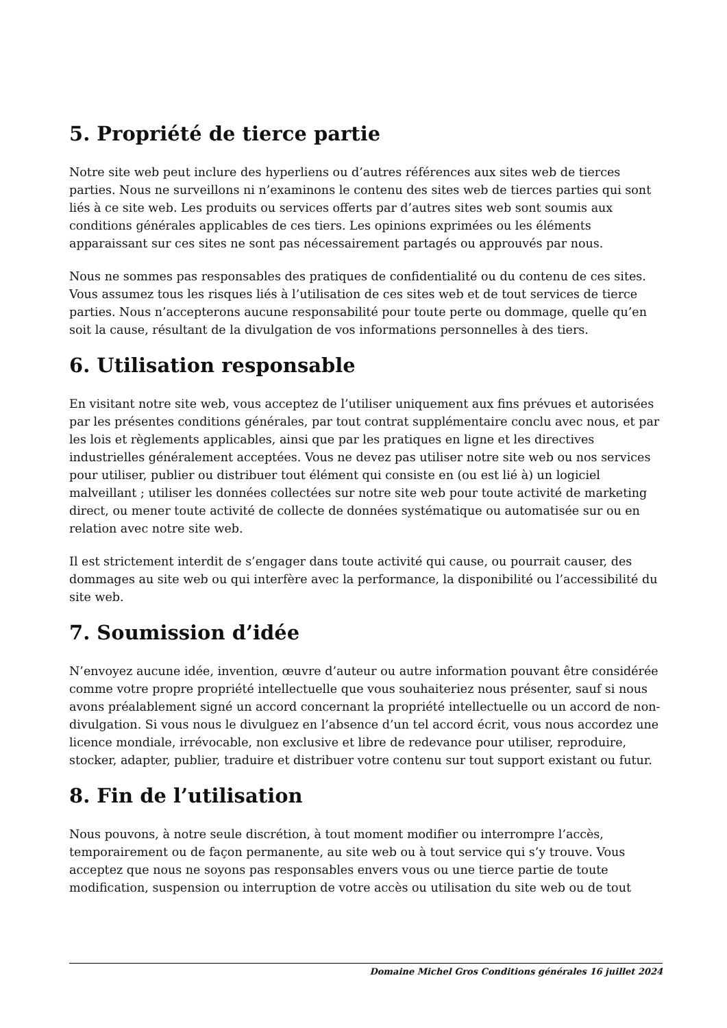5. Propriété de tierce partie
Notre site web peut inclure des hyperliens ou d’autres références aux sites web de tierces parties. Nous ne surveillons ni n’examinons le contenu des sites web de tierces parties qui sont liés à ce site web. Les produits ou services offerts par d’autres sites web sont soumis aux conditions générales applicables de ces tiers. Les opinions exprimées ou les éléments apparaissant sur ces sites ne sont pas nécessairement partagés ou approuvés par nous.
Nous ne sommes pas responsables des pratiques de confidentialité ou du contenu de ces sites. Vous assumez tous les risques liés à l’utilisation de ces sites web et de tout services de tierce parties. Nous n’accepterons aucune responsabilité pour toute perte ou dommage, quelle qu’en soit la cause, résultant de la divulgation de vos informations personnelles à des tiers.
6. Utilisation responsable
En visitant notre site web, vous acceptez de l’utiliser uniquement aux fins prévues et autorisées par les présentes conditions générales, par tout contrat supplémentaire conclu avec nous, et par les lois et règlements applicables, ainsi que par les pratiques en ligne et les directives industrielles généralement acceptées. Vous ne devez pas utiliser notre site web ou nos services pour utiliser, publier ou distribuer tout élément qui consiste en (ou est lié à) un logiciel malveillant ; utiliser les données collectées sur notre site web pour toute activité de marketing direct, ou mener toute activité de collecte de données systématique ou automatisée sur ou en relation avec notre site web.
Il est strictement interdit de s’engager dans toute activité qui cause, ou pourrait causer, des dommages au site web ou qui interfère avec la performance, la disponibilité ou l’accessibilité du site web.
7. Soumission d’idée
N’envoyez aucune idée, invention, œuvre d’auteur ou autre information pouvant être considérée comme votre propre propriété intellectuelle que vous souhaiteriez nous présenter, sauf si nous avons préalablement signé un accord concernant la propriété intellectuelle ou un accord de non-divulgation. Si vous nous le divulguez en l’absence d’un tel accord écrit, vous nous accordez une licence mondiale, irrévocable, non exclusive et libre de redevance pour utiliser, reproduire, stocker, adapter, publier, traduire et distribuer votre contenu sur tout support existant ou futur.
8. Fin de l’utilisation
Nous pouvons, à notre seule discrétion, à tout moment modifier ou interrompre l’accès, temporairement ou de façon permanente, au site web ou à tout service qui s’y trouve. Vous acceptez que nous ne soyons pas responsables envers vous ou une tierce partie de toute modification, suspension ou interruption de votre accès ou utilisation du site web ou de tout
Domaine Michel Gros Conditions générales 16 juillet 2024